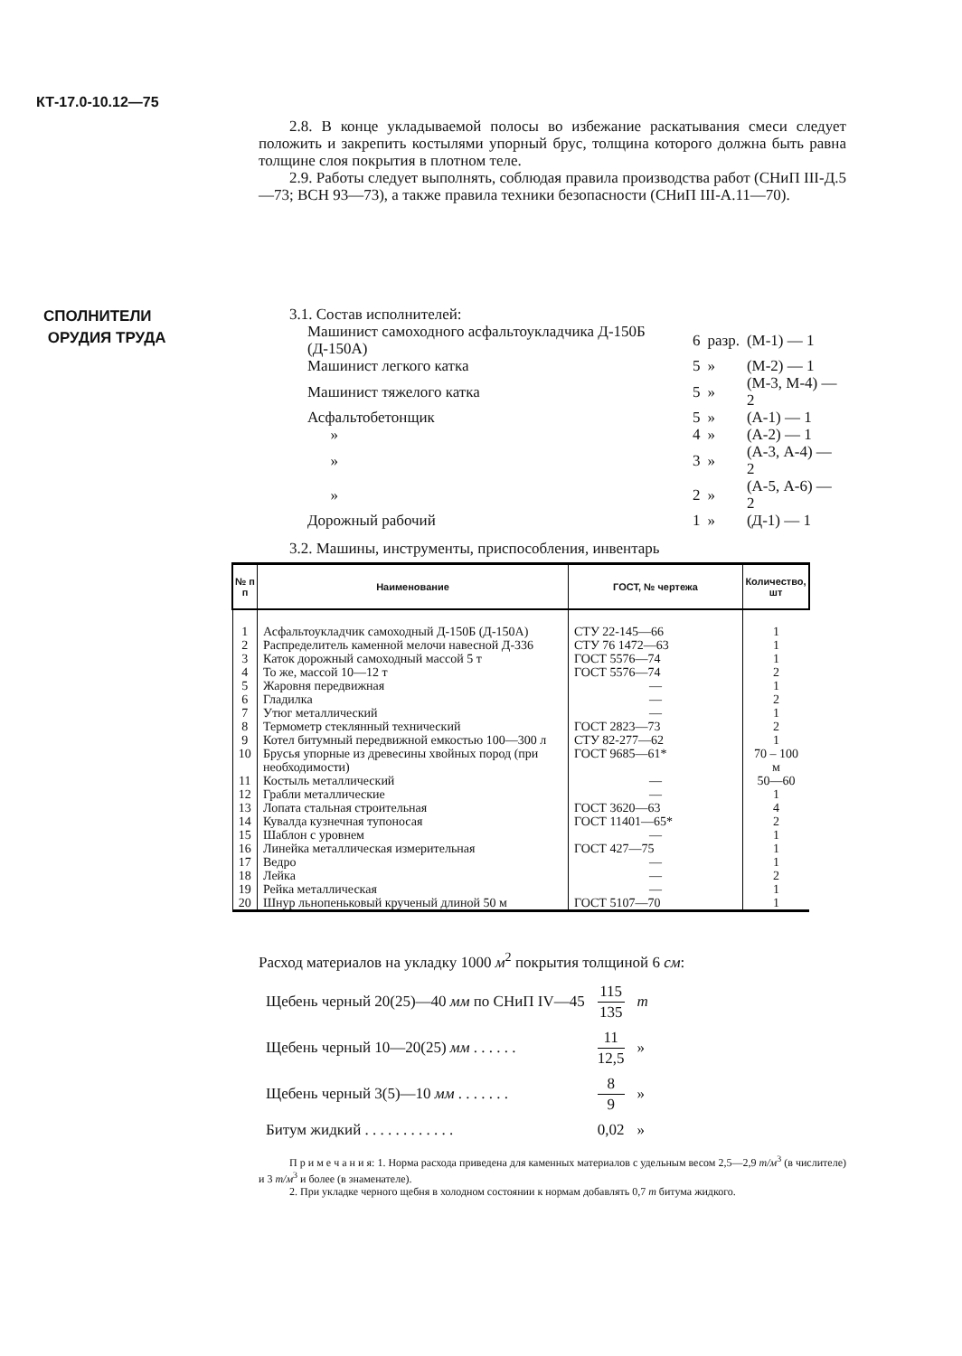КТ-17.0-10.12—75
2.8. В конце укладываемой полосы во избежание раскатывания смеси следует положить и закрепить костылями упорный брус, толщина которого должна быть равна толщине слоя покрытия в плотном теле.
2.9. Работы следует выполнять, соблюдая правила производства работ (СНиП III-Д.5—73; ВСН 93—73), а также правила техники безопасности (СНиП III-А.11—70).
СПОЛНИТЕЛИ
ОРУДИЯ ТРУДА
3.1. Состав исполнителей:
| Машинист самоходного асфальтоукладчика Д-150Б (Д-150А) | 6 | разр. | (М-1) — 1 |
| Машинист легкого катка | 5 | » | (М-2) — 1 |
| Машинист тяжелого катка | 5 | » | (М-3, М-4) — 2 |
| Асфальтобетонщик | 5 | » | (А-1) — 1 |
| » | 4 | » | (А-2) — 1 |
| » | 3 | » | (А-3, А-4) — 2 |
| » | 2 | » | (А-5, А-6) — 2 |
| Дорожный рабочий | 1 | » | (Д-1) — 1 |
3.2. Машины, инструменты, приспособления, инвентарь
| № п п | Наименование | ГОСТ, № чертежа | Количество, шт |
| --- | --- | --- | --- |
| 1 | Асфальтоукладчик самоходный Д-150Б (Д-150А) | СТУ 22-145—66 | 1 |
| 2 | Распределитель каменной мелочи навесной Д-336 | СТУ 76 1472—63 | 1 |
| 3 | Каток дорожный самоходный массой 5 т | ГОСТ 5576—74 | 1 |
| 4 | То же, массой 10—12 т | ГОСТ 5576—74 | 2 |
| 5 | Жаровня передвижная | — | 1 |
| 6 | Гладилка | — | 2 |
| 7 | Утюг металлический | — | 1 |
| 8 | Термометр стеклянный технический | ГОСТ 2823—73 | 2 |
| 9 | Котел битумный передвижной емкостью 100—300 л | СТУ 82-277—62 | 1 |
| 10 | Брусья упорные из древесины хвойных пород (при необходимости) | ГОСТ 9685—61* | 70 – 100 м |
| 11 | Костыль металлический | — | 50—60 |
| 12 | Грабли металлические | — | 1 |
| 13 | Лопата стальная строительная | ГОСТ 3620—63 | 4 |
| 14 | Кувалда кузнечная тупоносая | ГОСТ 11401—65* | 2 |
| 15 | Шаблон с уровнем | — | 1 |
| 16 | Линейка металлическая измерительная | ГОСТ 427—75 | 1 |
| 17 | Ведро | — | 1 |
| 18 | Лейка | — | 2 |
| 19 | Рейка металлическая | — | 1 |
| 20 | Шнур льнопеньковый крученый длиной 50 м | ГОСТ 5107—70 | 1 |
Расход материалов на укладку 1000 м<sup>2</sup> покрытия толщиной 6 см:
| Щебень черный 20(25)—40 мм по СНиП IV—45 | 115 135 | т |
| Щебень черный 10—20(25) мм . . . . . . | 11 12,5 | » |
| Щебень черный 3(5)—10 мм . . . . . . . | 8 9 | » |
| Битум жидкий . . . . . . . . . . . . | 0,02 | » |
П р и м е ч а н и я: 1. Норма расхода приведена для каменных материалов с удельным весом 2,5—2,9 т/м<sup>3</sup> (в числителе) и 3 т/м<sup>3</sup> и более (в знаменателе).
2. При укладке черного щебня в холодном состоянии к нормам добавлять 0,7 т битума жидкого.